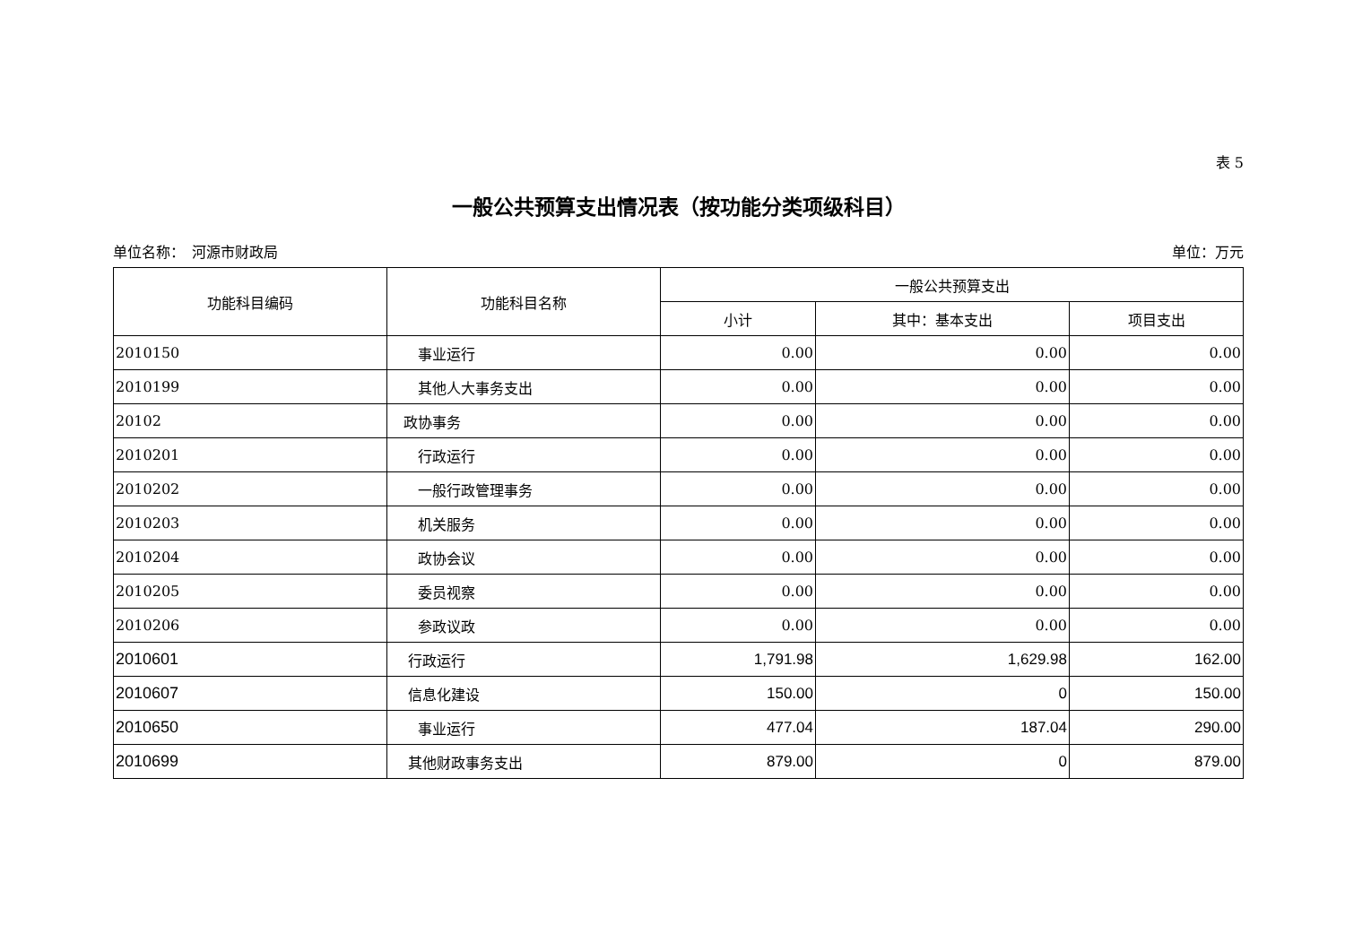表 5
一般公共预算支出情况表（按功能分类项级科目）
单位名称：　河源市财政局 单位：万元
| 功能科目编码 | 功能科目名称 | 一般公共预算支出 | | |
| --- | --- | --- | --- | --- |
| | | 小计 | 其中：基本支出 | 项目支出 |
| 2010150 | 事业运行 | 0.00 | 0.00 | 0.00 |
| 2010199 | 其他人大事务支出 | 0.00 | 0.00 | 0.00 |
| 20102 | 政协事务 | 0.00 | 0.00 | 0.00 |
| 2010201 | 行政运行 | 0.00 | 0.00 | 0.00 |
| 2010202 | 一般行政管理事务 | 0.00 | 0.00 | 0.00 |
| 2010203 | 机关服务 | 0.00 | 0.00 | 0.00 |
| 2010204 | 政协会议 | 0.00 | 0.00 | 0.00 |
| 2010205 | 委员视察 | 0.00 | 0.00 | 0.00 |
| 2010206 | 参政议政 | 0.00 | 0.00 | 0.00 |
| 2010601 | 行政运行 | 1,791.98 | 1,629.98 | 162.00 |
| 2010607 | 信息化建设 | 150.00 | 0 | 150.00 |
| 2010650 | 事业运行 | 477.04 | 187.04 | 290.00 |
| 2010699 | 其他财政事务支出 | 879.00 | 0 | 879.00 |